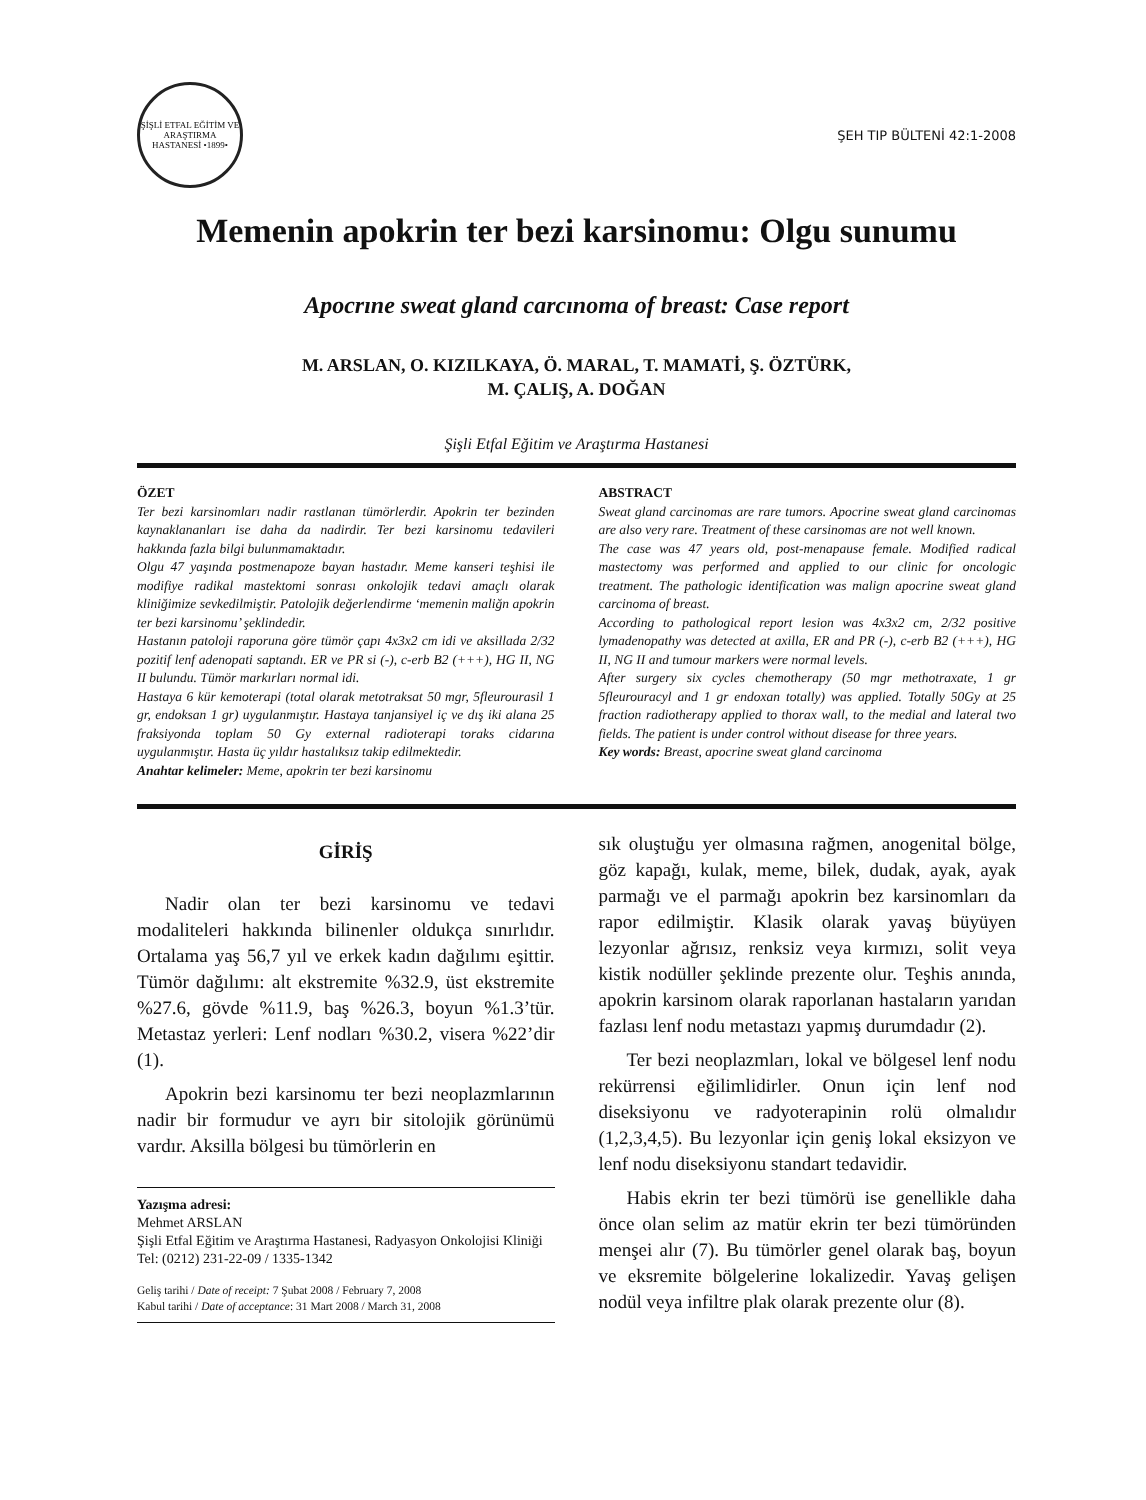ŞİŞLİ ETFAL EĞİTİM VE ARAŞTIRMA HASTANESİ •1899•
ŞEH TIP BÜLTENİ 42:1-2008
Memenin apokrin ter bezi karsinomu: Olgu sunumu
Apocrıne sweat gland carcınoma of breast: Case report
M. ARSLAN, O. KIZILKAYA, Ö. MARAL, T. MAMATİ, Ş. ÖZTÜRK,
M. ÇALIŞ, A. DOĞAN
Şişli Etfal Eğitim ve Araştırma Hastanesi
ÖZET
Ter bezi karsinomları nadir rastlanan tümörlerdir. Apokrin ter bezinden kaynaklananları ise daha da nadirdir. Ter bezi karsinomu tedavileri hakkında fazla bilgi bulunmamaktadır.
Olgu 47 yaşında postmenapoze bayan hastadır. Meme kanseri teşhisi ile modifiye radikal mastektomi sonrası onkolojik tedavi amaçlı olarak kliniğimize sevkedilmiştir. Patolojik değerlendirme ‘memenin maliğn apokrin ter bezi karsinomu’ şeklindedir.
Hastanın patoloji raporuna göre tümör çapı 4x3x2 cm idi ve aksillada 2/32 pozitif lenf adenopati saptandı. ER ve PR si (-), c-erb B2 (+++), HG II, NG II bulundu. Tümör markırları normal idi.
Hastaya 6 kür kemoterapi (total olarak metotraksat 50 mgr, 5fleurourasil 1 gr, endoksan 1 gr) uygulanmıştır. Hastaya tanjansiyel iç ve dış iki alana 25 fraksiyonda toplam 50 Gy external radioterapi toraks cidarına uygulanmıştır. Hasta üç yıldır hastalıksız takip edilmektedir.
Anahtar kelimeler: Meme, apokrin ter bezi karsinomu
ABSTRACT
Sweat gland carcinomas are rare tumors. Apocrine sweat gland carcinomas are also very rare. Treatment of these carsinomas are not well known.
The case was 47 years old, post-menapause female. Modified radical mastectomy was performed and applied to our clinic for oncologic treatment. The pathologic identification was malign apocrine sweat gland carcinoma of breast.
According to pathological report lesion was 4x3x2 cm, 2/32 positive lymadenopathy was detected at axilla, ER and PR (-), c-erb B2 (+++), HG II, NG II and tumour markers were normal levels.
After surgery six cycles chemotherapy (50 mgr methotraxate, 1 gr 5fleurouracyl and 1 gr endoxan totally) was applied. Totally 50Gy at 25 fraction radiotherapy applied to thorax wall, to the medial and lateral two fields. The patient is under control without disease for three years.
Key words: Breast, apocrine sweat gland carcinoma
GİRİŞ
Nadir olan ter bezi karsinomu ve tedavi modaliteleri hakkında bilinenler oldukça sınırlıdır. Ortalama yaş 56,7 yıl ve erkek kadın dağılımı eşittir. Tümör dağılımı: alt ekstremite %32.9, üst ekstremite %27.6, gövde %11.9, baş %26.3, boyun %1.3’tür. Metastaz yerleri: Lenf nodları %30.2, visera %22’dir (1).
Apokrin bezi karsinomu ter bezi neoplazmlarının nadir bir formudur ve ayrı bir sitolojik görünümü vardır. Aksilla bölgesi bu tümörlerin en
Yazışma adresi:
Mehmet ARSLAN
Şişli Etfal Eğitim ve Araştırma Hastanesi, Radyasyon Onkolojisi Kliniği
Tel: (0212) 231-22-09 / 1335-1342
Geliş tarihi / Date of receipt: 7 Şubat 2008 / February 7, 2008
Kabul tarihi / Date of acceptance: 31 Mart 2008 / March 31, 2008
sık oluştuğu yer olmasına rağmen, anogenital bölge, göz kapağı, kulak, meme, bilek, dudak, ayak, ayak parmağı ve el parmağı apokrin bez karsinomları da rapor edilmiştir. Klasik olarak yavaş büyüyen lezyonlar ağrısız, renksiz veya kırmızı, solit veya kistik nodüller şeklinde prezente olur. Teşhis anında, apokrin karsinom olarak raporlanan hastaların yarıdan fazlası lenf nodu metastazı yapmış durumdadır (2).
Ter bezi neoplazmları, lokal ve bölgesel lenf nodu rekürrensi eğilimlidirler. Onun için lenf nod diseksiyonu ve radyoterapinin rolü olmalıdır (1,2,3,4,5). Bu lezyonlar için geniş lokal eksizyon ve lenf nodu diseksiyonu standart tedavidir.
Habis ekrin ter bezi tümörü ise genellikle daha önce olan selim az matür ekrin ter bezi tümöründen menşei alır (7). Bu tümörler genel olarak baş, boyun ve eksremite bölgelerine lokalizedir. Yavaş gelişen nodül veya infiltre plak olarak prezente olur (8).